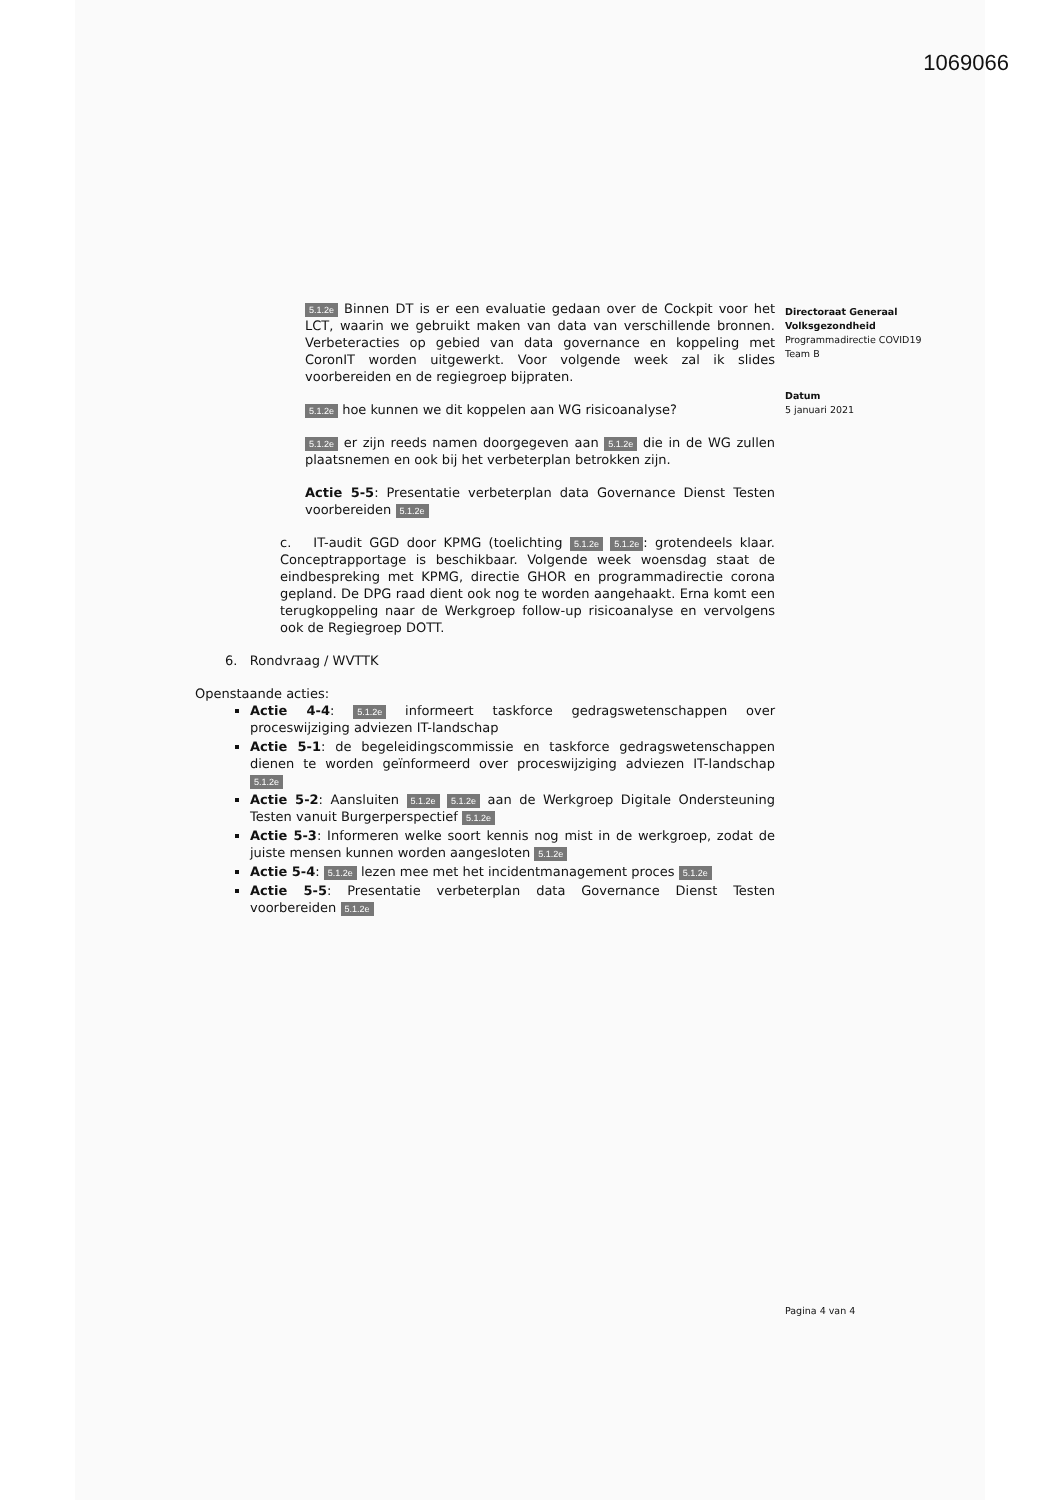1069066
5.1.2e Binnen DT is er een evaluatie gedaan over de Cockpit voor het LCT, waarin we gebruikt maken van data van verschillende bronnen. Verbeteracties op gebied van data governance en koppeling met CoronIT worden uitgewerkt. Voor volgende week zal ik slides voorbereiden en de regiegroep bijpraten.
5.1.2e hoe kunnen we dit koppelen aan WG risicoanalyse?
5.1.2e er zijn reeds namen doorgegeven aan 5.1.2e die in de WG zullen plaatsnemen en ook bij het verbeterplan betrokken zijn.
Actie 5-5: Presentatie verbeterplan data Governance Dienst Testen voorbereiden 5.1.2e
c. IT-audit GGD door KPMG (toelichting 5.1.2e 5.1.2e: grotendeels klaar. Conceptrapportage is beschikbaar. Volgende week woensdag staat de eindbespreking met KPMG, directie GHOR en programmadirectie corona gepland. De DPG raad dient ook nog te worden aangehaakt. Erna komt een terugkoppeling naar de Werkgroep follow-up risicoanalyse en vervolgens ook de Regiegroep DOTT.
6. Rondvraag / WVTTK
Openstaande acties:
Actie 4-4: 5.1.2e informeert taskforce gedragswetenschappen over proceswijziging adviezen IT-landschap
Actie 5-1: de begeleidingscommissie en taskforce gedragswetenschappen dienen te worden geïnformeerd over proceswijziging adviezen IT-landschap 5.1.2e
Actie 5-2: Aansluiten 5.1.2e 5.1.2e aan de Werkgroep Digitale Ondersteuning Testen vanuit Burgerperspectief 5.1.2e
Actie 5-3: Informeren welke soort kennis nog mist in de werkgroep, zodat de juiste mensen kunnen worden aangesloten 5.1.2e
Actie 5-4: 5.1.2e lezen mee met het incidentmanagement proces 5.1.2e
Actie 5-5: Presentatie verbeterplan data Governance Dienst Testen voorbereiden 5.1.2e
Directoraat Generaal
Volksgezondheid
Programmadirectie COVID19
Team B
Datum
5 januari 2021
Pagina 4 van 4